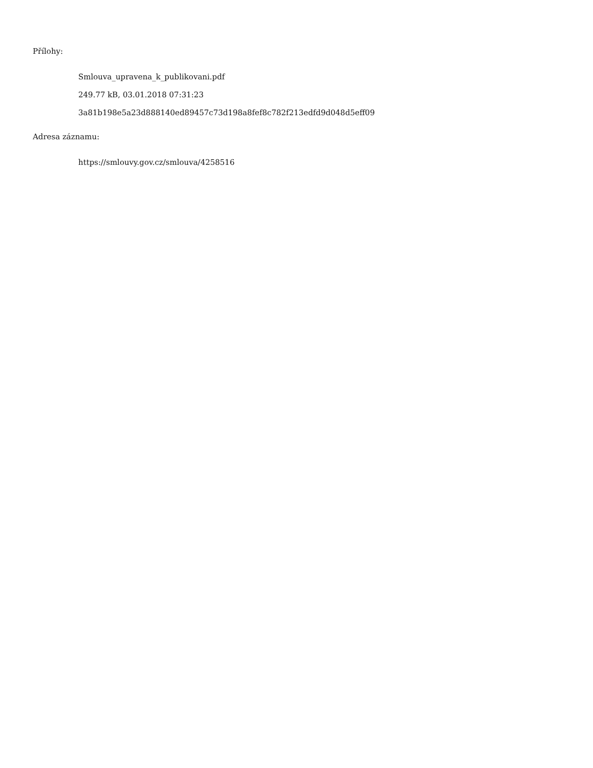Přílohy:
Smlouva_upravena_k_publikovani.pdf
249.77 kB, 03.01.2018 07:31:23
3a81b198e5a23d888140ed89457c73d198a8fef8c782f213edfd9d048d5eff09
Adresa záznamu:
https://smlouvy.gov.cz/smlouva/4258516